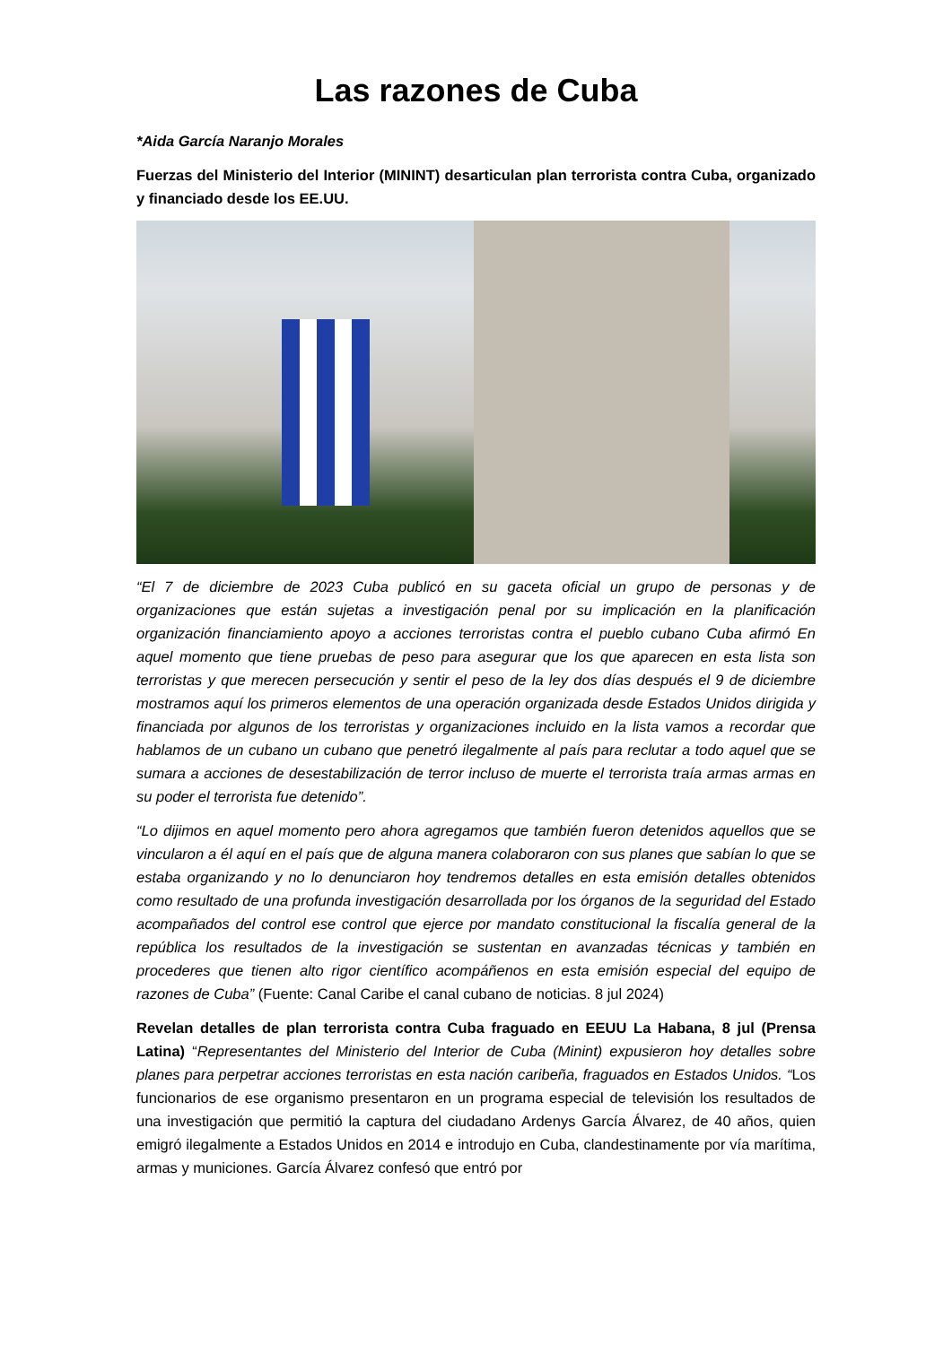Las razones de Cuba
*Aida García Naranjo Morales
Fuerzas del Ministerio del Interior (MININT) desarticulan plan terrorista contra Cuba, organizado y financiado desde los EE.UU.
“El 7 de diciembre de 2023 Cuba publicó en su gaceta oficial un grupo de personas y de organizaciones que están sujetas a investigación penal por su implicación en la planificación organización financiamiento apoyo a acciones terroristas contra el pueblo cubano Cuba afirmó En aquel momento que tiene pruebas de peso para asegurar que los que aparecen en esta lista son terroristas y que merecen persecución y sentir el peso de la ley dos días después el 9 de diciembre mostramos aquí los primeros elementos de una operación organizada desde Estados Unidos dirigida y financiada por algunos de los terroristas y organizaciones incluido en la lista vamos a recordar que hablamos de un cubano un cubano que penetró ilegalmente al país para reclutar a todo aquel que se sumara a acciones de desestabilización de terror incluso de muerte el terrorista traía armas armas en su poder el terrorista fue detenido”.
“Lo dijimos en aquel momento pero ahora agregamos que también fueron detenidos aquellos que se vincularon a él aquí en el país que de alguna manera colaboraron con sus planes que sabían lo que se estaba organizando y no lo denunciaron hoy tendremos detalles en esta emisión detalles obtenidos como resultado de una profunda investigación desarrollada por los órganos de la seguridad del Estado acompañados del control ese control que ejerce por mandato constitucional la fiscalía general de la república los resultados de la investigación se sustentan en avanzadas técnicas y también en procederes que tienen alto rigor científico acompáñenos en esta emisión especial del equipo de razones de Cuba” (Fuente: Canal Caribe el canal cubano de noticias. 8 jul 2024)
Revelan detalles de plan terrorista contra Cuba fraguado en EEUU La Habana, 8 jul (Prensa Latina) “Representantes del Ministerio del Interior de Cuba (Minint) expusieron hoy detalles sobre planes para perpetrar acciones terroristas en esta nación caribeña, fraguados en Estados Unidos. “Los funcionarios de ese organismo presentaron en un programa especial de televisión los resultados de una investigación que permitió la captura del ciudadano Ardenys García Álvarez, de 40 años, quien emigró ilegalmente a Estados Unidos en 2014 e introdujo en Cuba, clandestinamente por vía marítima, armas y municiones. García Álvarez confesó que entró por